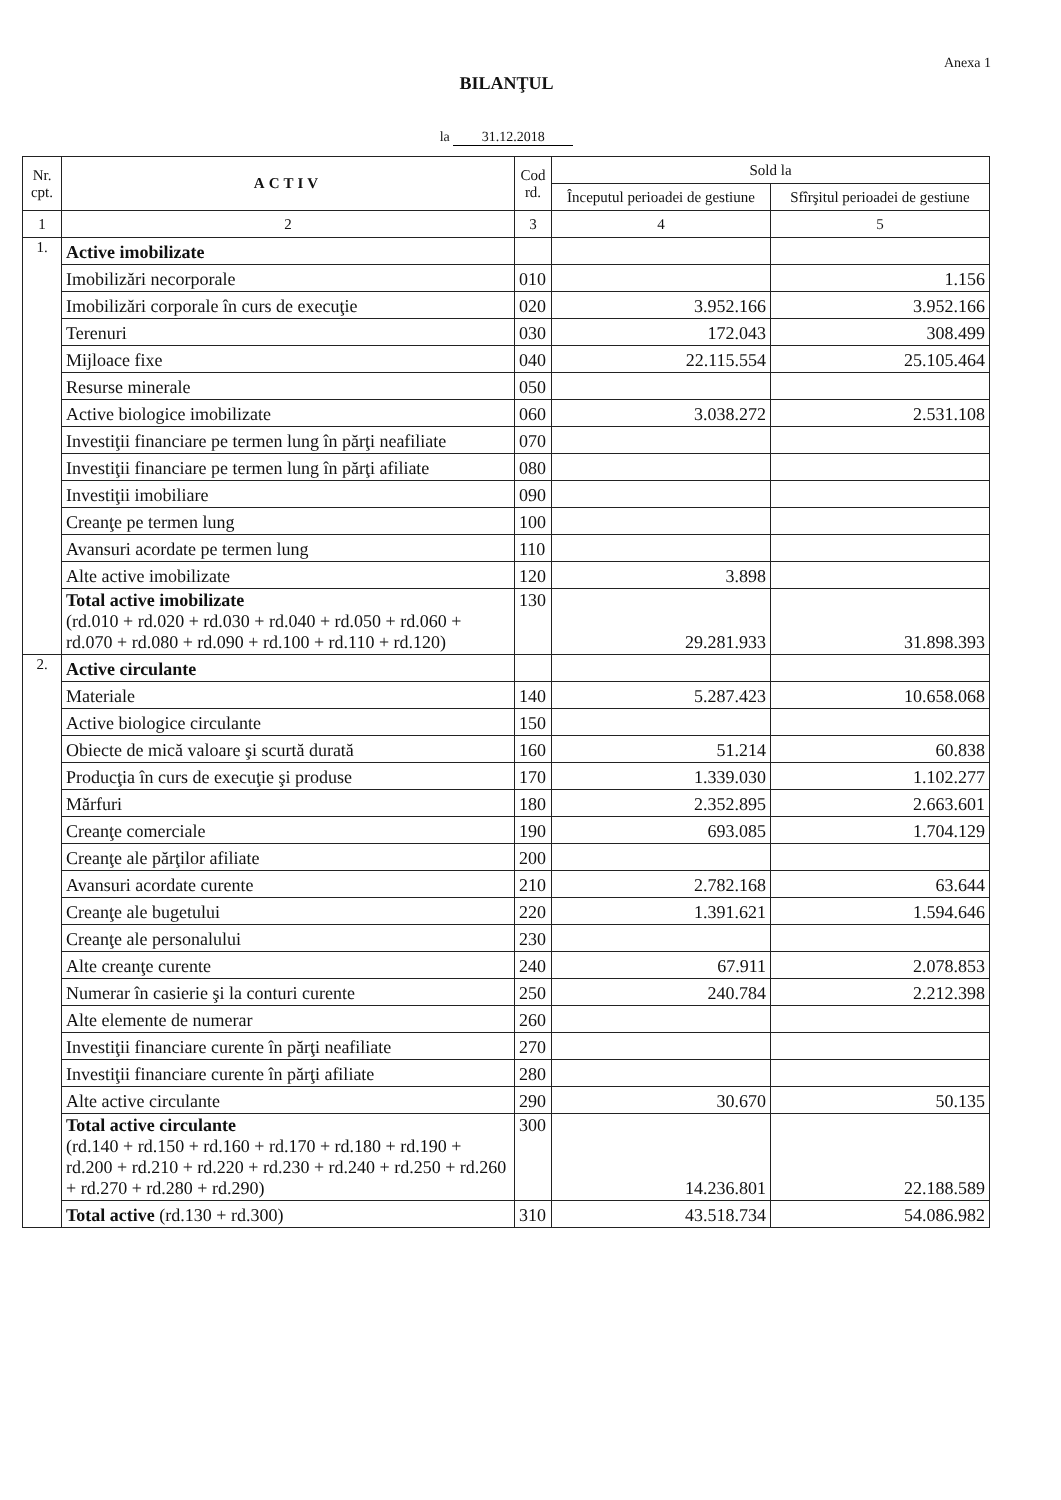Anexa 1
BILANŢUL
la 31.12.2018
| Nr. cpt. | ACTIV | Cod rd. | Sold la | |
| --- | --- | --- | --- | --- |
| | | | Începutul perioadei de gestiune | Sfîrşitul perioadei de gestiune |
| 1 | 2 | 3 | 4 | 5 |
| 1. | Active imobilizate | | | |
| | Imobilizări necorporale | 010 | | 1.156 |
| | Imobilizări corporale în curs de execuţie | 020 | 3.952.166 | 3.952.166 |
| | Terenuri | 030 | 172.043 | 308.499 |
| | Mijloace fixe | 040 | 22.115.554 | 25.105.464 |
| | Resurse minerale | 050 | | |
| | Active biologice imobilizate | 060 | 3.038.272 | 2.531.108 |
| | Investiţii financiare pe termen lung în părţi neafiliate | 070 | | |
| | Investiţii financiare pe termen lung în părţi afiliate | 080 | | |
| | Investiţii imobiliare | 090 | | |
| | Creanţe pe termen lung | 100 | | |
| | Avansuri acordate pe termen lung | 110 | | |
| | Alte active imobilizate | 120 | 3.898 | |
| | Total active imobilizate (rd.010 + rd.020 + rd.030 + rd.040 + rd.050 + rd.060 + rd.070 + rd.080 + rd.090 + rd.100 + rd.110 + rd.120) | 130 | 29.281.933 | 31.898.393 |
| 2. | Active circulante | | | |
| | Materiale | 140 | 5.287.423 | 10.658.068 |
| | Active biologice circulante | 150 | | |
| | Obiecte de mică valoare şi scurtă durată | 160 | 51.214 | 60.838 |
| | Producţia în curs de execuţie şi produse | 170 | 1.339.030 | 1.102.277 |
| | Mărfuri | 180 | 2.352.895 | 2.663.601 |
| | Creanţe comerciale | 190 | 693.085 | 1.704.129 |
| | Creanţe ale părţilor afiliate | 200 | | |
| | Avansuri acordate curente | 210 | 2.782.168 | 63.644 |
| | Creanţe ale bugetului | 220 | 1.391.621 | 1.594.646 |
| | Creanţe ale personalului | 230 | | |
| | Alte creanţe curente | 240 | 67.911 | 2.078.853 |
| | Numerar în casierie şi la conturi curente | 250 | 240.784 | 2.212.398 |
| | Alte elemente de numerar | 260 | | |
| | Investiţii financiare curente în părţi neafiliate | 270 | | |
| | Investiţii financiare curente în părţi afiliate | 280 | | |
| | Alte active circulante | 290 | 30.670 | 50.135 |
| | Total active circulante (rd.140 + rd.150 + rd.160 + rd.170 + rd.180 + rd.190 + rd.200 + rd.210 + rd.220 + rd.230 + rd.240 + rd.250 + rd.260 + rd.270 + rd.280 + rd.290) | 300 | 14.236.801 | 22.188.589 |
| | Total active (rd.130 + rd.300) | 310 | 43.518.734 | 54.086.982 |